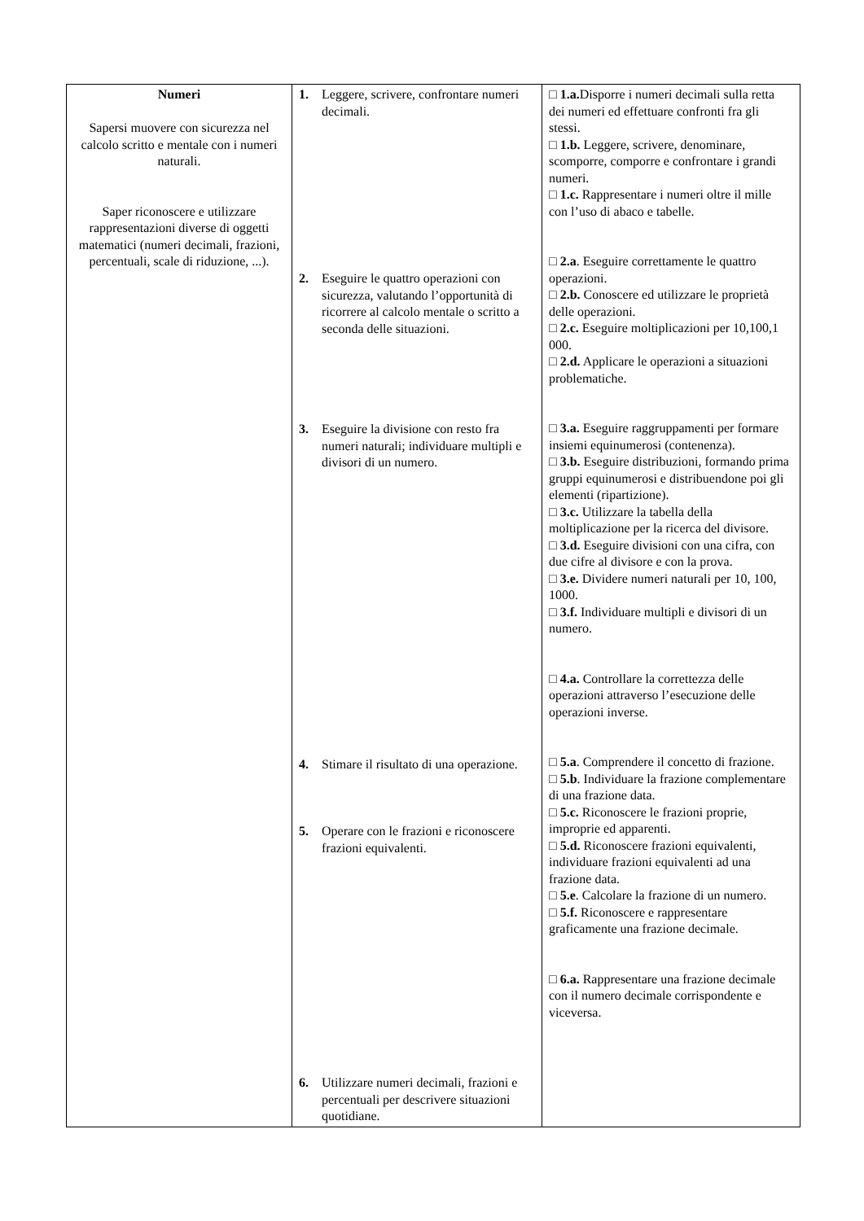| Numeri Sapersi muovere con sicurezza nel calcolo scritto e mentale con i numeri naturali. Saper riconoscere e utilizzare rappresentazioni diverse di oggetti matematici (numeri decimali, frazioni, percentuali, scale di riduzione, ...). | 1. Leggere, scrivere, confrontare numeri decimali. 2. Eseguire le quattro operazioni con sicurezza, valutando l’opportunità di ricorrere al calcolo mentale o scritto a seconda delle situazioni. 3. Eseguire la divisione con resto fra numeri naturali; individuare multipli e divisori di un numero. 4. Stimare il risultato di una operazione. 5. Operare con le frazioni e riconoscere frazioni equivalenti. 6. Utilizzare numeri decimali, frazioni e percentuali per descrivere situazioni quotidiane. | □ 1.a. Disporre i numeri decimali sulla retta dei numeri ed effettuare confronti fra gli stessi. □ 1.b. Leggere, scrivere, denominare, scomporre, comporre e confrontare i grandi numeri. □ 1.c. Rappresentare i numeri oltre il mille con l’uso di abaco e tabelle. □ 2.a . Eseguire correttamente le quattro operazioni. □ 2.b. Conoscere ed utilizzare le proprietà delle operazioni. □ 2.c. Eseguire moltiplicazioni per 10,100,1 000. □ 2.d. Applicare le operazioni a situazioni problematiche. □ 3.a. Eseguire raggruppamenti per formare insiemi equinumerosi (contenenza). □ 3.b. Eseguire distribuzioni, formando prima gruppi equinumerosi e distribuendone poi gli elementi (ripartizione). □ 3.c. Utilizzare la tabella della moltiplicazione per la ricerca del divisore. □ 3.d. Eseguire divisioni con una cifra, con due cifre al divisore e con la prova. □ 3.e. Dividere numeri naturali per 10, 100, 1000. □ 3.f. Individuare multipli e divisori di un numero. □ 4.a. Controllare la correttezza delle operazioni attraverso l’esecuzione delle operazioni inverse. □ 5.a . Comprendere il concetto di frazione. □ 5.b . Individuare la frazione complementare di una frazione data. □ 5.c. Riconoscere le frazioni proprie, improprie ed apparenti. □ 5.d. Riconoscere frazioni equivalenti, individuare frazioni equivalenti ad una frazione data. □ 5.e . Calcolare la frazione di un numero. □ 5.f. Riconoscere e rappresentare graficamente una frazione decimale. □ 6.a. Rappresentare una frazione decimale con il numero decimale corrispondente e viceversa. |